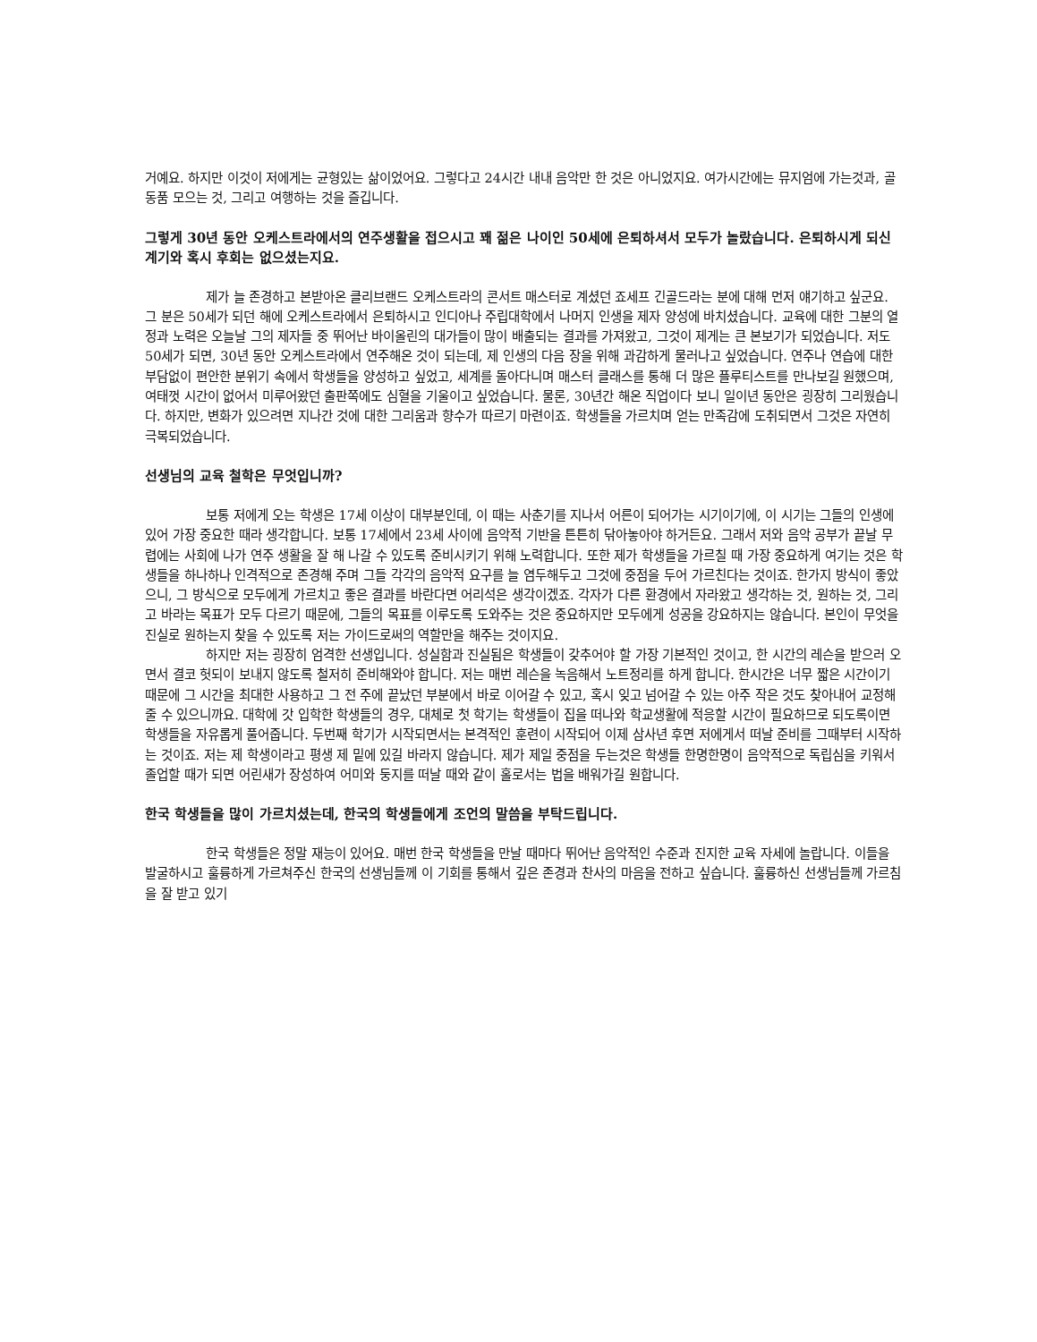거예요. 하지만 이것이 저에게는 균형있는 삶이었어요. 그렇다고 24시간 내내 음악만 한 것은 아니었지요. 여가시간에는 뮤지엄에 가는것과, 골동품 모으는 것, 그리고 여행하는 것을 즐깁니다.
그렇게 30년 동안 오케스트라에서의 연주생활을 접으시고 꽤 젊은 나이인 50세에 은퇴하셔서 모두가 놀랐습니다. 은퇴하시게 되신 계기와 혹시 후회는 없으셨는지요.
제가 늘 존경하고 본받아온 클리브랜드 오케스트라의 콘서트 매스터로 계셨던 죠세프 긴골드라는 분에 대해 먼저 얘기하고 싶군요. 그 분은 50세가 되던 해에 오케스트라에서 은퇴하시고 인디아나 주립대학에서 나머지 인생을 제자 양성에 바치셨습니다. 교육에 대한 그분의 열정과 노력은 오늘날 그의 제자들 중 뛰어난 바이올린의 대가들이 많이 배출되는 결과를 가져왔고, 그것이 제게는 큰 본보기가 되었습니다. 저도 50세가 되면, 30년 동안 오케스트라에서 연주해온 것이 되는데, 제 인생의 다음 장을 위해 과감하게 물러나고 싶었습니다. 연주나 연습에 대한 부담없이 편안한 분위기 속에서 학생들을 양성하고 싶었고, 세계를 돌아다니며 매스터 클래스를 통해 더 많은 플루티스트를 만나보길 원했으며, 여태껏 시간이 없어서 미루어왔던 출판쪽에도 심혈을 기울이고 싶었습니다. 물론, 30년간 해온 직업이다 보니 일이년 동안은 굉장히 그리웠습니다. 하지만, 변화가 있으려면 지나간 것에 대한 그리움과 향수가 따르기 마련이죠. 학생들을 가르치며 얻는 만족감에 도취되면서 그것은 자연히 극복되었습니다.
선생님의 교육 철학은 무엇입니까?
보통 저에게 오는 학생은 17세 이상이 대부분인데, 이 때는 사춘기를 지나서 어른이 되어가는 시기이기에, 이 시기는 그들의 인생에 있어 가장 중요한 때라 생각합니다. 보통 17세에서 23세 사이에 음악적 기반을 튼튼히 닦아놓아야 하거든요. 그래서 저와 음악 공부가 끝날 무렵에는 사회에 나가 연주 생활을 잘 해 나갈 수 있도록 준비시키기 위해 노력합니다. 또한 제가 학생들을 가르칠 때 가장 중요하게 여기는 것은 학생들을 하나하나 인격적으로 존경해 주며 그들 각각의 음악적 요구를 늘 염두해두고 그것에 중점을 두어 가르친다는 것이죠. 한가지 방식이 좋았으니, 그 방식으로 모두에게 가르치고 좋은 결과를 바란다면 어리석은 생각이겠죠. 각자가 다른 환경에서 자라왔고 생각하는 것, 원하는 것, 그리고 바라는 목표가 모두 다르기 때문에, 그들의 목표를 이루도록 도와주는 것은 중요하지만 모두에게 성공을 강요하지는 않습니다. 본인이 무엇을 진실로 원하는지 찾을 수 있도록 저는 가이드로써의 역할만을 해주는 것이지요.
하지만 저는 굉장히 엄격한 선생입니다. 성실함과 진실됨은 학생들이 갖추어야 할 가장 기본적인 것이고, 한 시간의 레슨을 받으러 오면서 결코 헛되이 보내지 않도록 철저히 준비해와야 합니다. 저는 매번 레슨을 녹음해서 노트정리를 하게 합니다. 한시간은 너무 짧은 시간이기 때문에 그 시간을 최대한 사용하고 그 전 주에 끝났던 부분에서 바로 이어갈 수 있고, 혹시 잊고 넘어갈 수 있는 아주 작은 것도 찾아내어 교정해 줄 수 있으니까요. 대학에 갓 입학한 학생들의 경우, 대체로 첫 학기는 학생들이 집을 떠나와 학교생활에 적응할 시간이 필요하므로 되도록이면 학생들을 자유롭게 풀어줍니다. 두번째 학기가 시작되면서는 본격적인 훈련이 시작되어 이제 삼사년 후면 저에게서 떠날 준비를 그때부터 시작하는 것이죠. 저는 제 학생이라고 평생 제 밑에 있길 바라지 않습니다. 제가 제일 중점을 두는것은 학생들 한명한명이 음악적으로 독립심을 키워서 졸업할 때가 되면 어린새가 장성하여 어미와 둥지를 떠날 때와 같이 홀로서는 법을 배워가길 원합니다.
한국 학생들을 많이 가르치셨는데, 한국의 학생들에게 조언의 말씀을 부탁드립니다.
한국 학생들은 정말 재능이 있어요. 매번 한국 학생들을 만날 때마다 뛰어난 음악적인 수준과 진지한 교육 자세에 놀랍니다. 이들을 발굴하시고 훌륭하게 가르쳐주신 한국의 선생님들께 이 기회를 통해서 깊은 존경과 찬사의 마음을 전하고 싶습니다. 훌륭하신 선생님들께 가르침을 잘 받고 있기